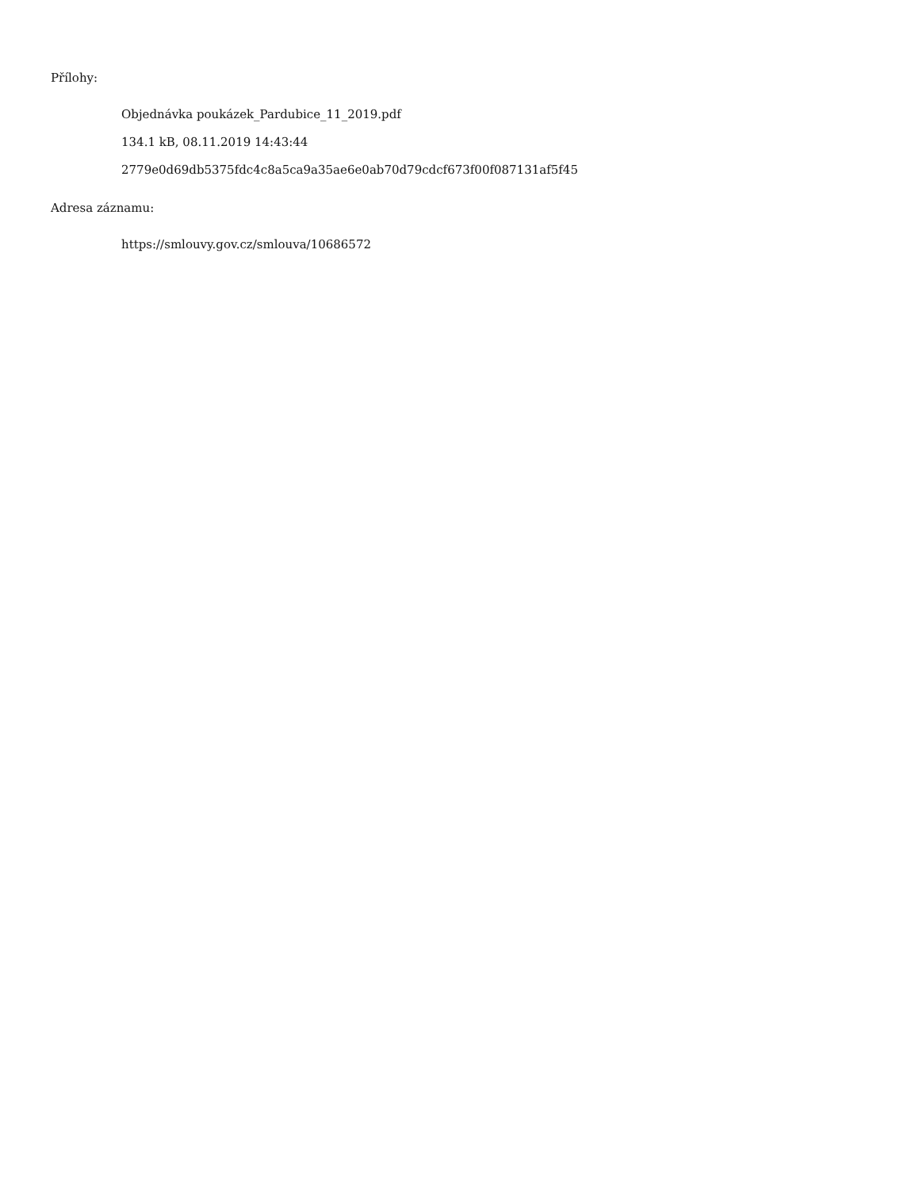Přílohy:
Objednávka poukázek_Pardubice_11_2019.pdf
134.1 kB, 08.11.2019 14:43:44
2779e0d69db5375fdc4c8a5ca9a35ae6e0ab70d79cdcf673f00f087131af5f45
Adresa záznamu:
https://smlouvy.gov.cz/smlouva/10686572